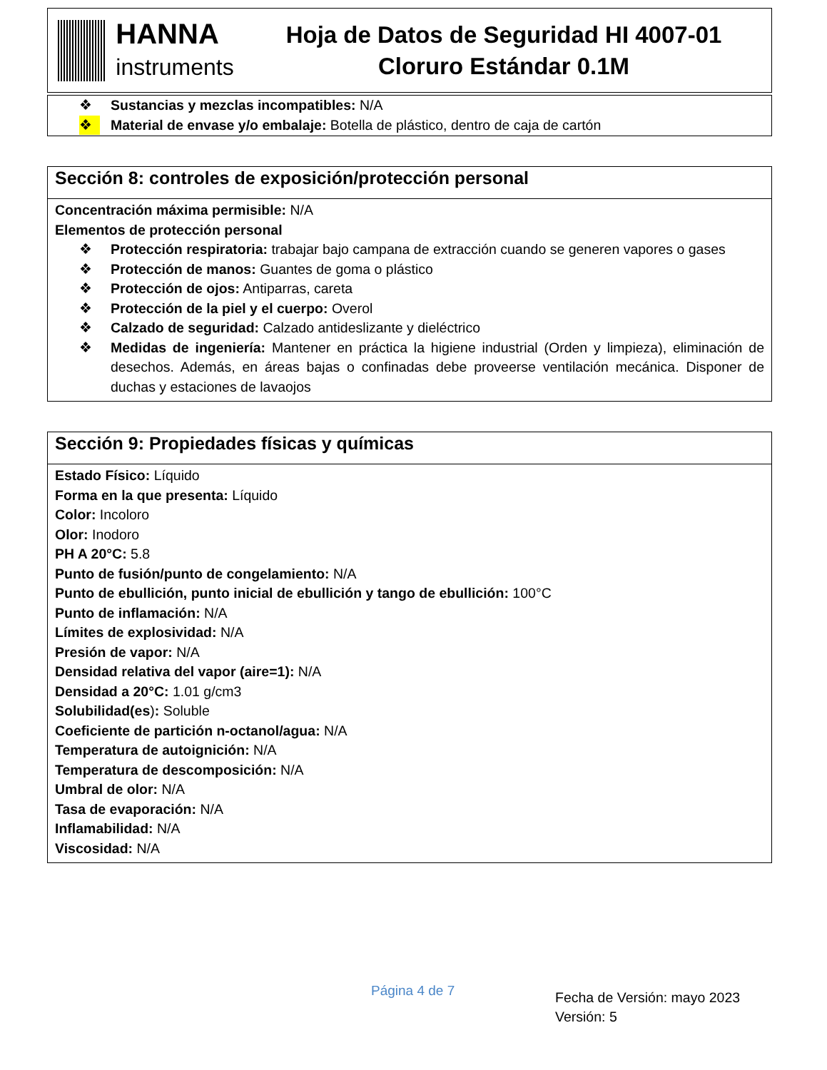HANNA
instruments
Hoja de Datos de Seguridad HI 4007-01
Cloruro Estándar 0.1M
❖ Sustancias y mezclas incompatibles: N/A
❖ Material de envase y/o embalaje: Botella de plástico, dentro de caja de cartón
Sección 8: controles de exposición/protección personal
Concentración máxima permisible: N/A
Elementos de protección personal
❖ Protección respiratoria: trabajar bajo campana de extracción cuando se generen vapores o gases
❖ Protección de manos: Guantes de goma o plástico
❖ Protección de ojos: Antiparras, careta
❖ Protección de la piel y el cuerpo: Overol
❖ Calzado de seguridad: Calzado antideslizante y dieléctrico
❖ Medidas de ingeniería: Mantener en práctica la higiene industrial (Orden y limpieza), eliminación de desechos. Además, en áreas bajas o confinadas debe proveerse ventilación mecánica. Disponer de duchas y estaciones de lavaojos
Sección 9: Propiedades físicas y químicas
Estado Físico: Líquido
Forma en la que presenta: Líquido
Color: Incoloro
Olor: Inodoro
PH A 20°C: 5.8
Punto de fusión/punto de congelamiento: N/A
Punto de ebullición, punto inicial de ebullición y tango de ebullición: 100°C
Punto de inflamación: N/A
Límites de explosividad: N/A
Presión de vapor: N/A
Densidad relativa del vapor (aire=1): N/A
Densidad a 20°C: 1.01 g/cm3
Solubilidad(es): Soluble
Coeficiente de partición n-octanol/agua: N/A
Temperatura de autoignición: N/A
Temperatura de descomposición: N/A
Umbral de olor: N/A
Tasa de evaporación: N/A
Inflamabilidad: N/A
Viscosidad: N/A
Página 4 de 7
Fecha de Versión: mayo 2023
Versión: 5